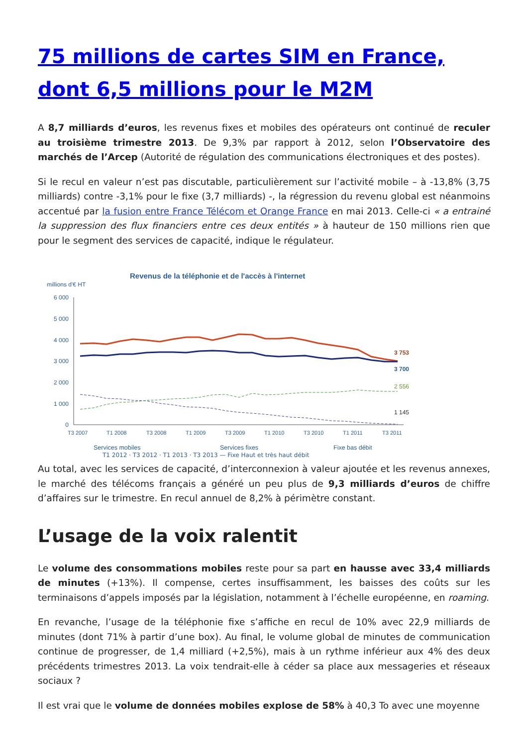75 millions de cartes SIM en France, dont 6,5 millions pour le M2M
A 8,7 milliards d’euros, les revenus fixes et mobiles des opérateurs ont continué de reculer au troisième trimestre 2013. De 9,3% par rapport à 2012, selon l’Observatoire des marchés de l’Arcep (Autorité de régulation des communications électroniques et des postes).
Si le recul en valeur n’est pas discutable, particulièrement sur l’activité mobile – à -13,8% (3,75 milliards) contre -3,1% pour le fixe (3,7 milliards) -, la régression du revenu global est néanmoins accentué par la fusion entre France Télécom et Orange France en mai 2013. Celle-ci « a entrainé la suppression des flux financiers entre ces deux entités » à hauteur de 150 millions rien que pour le segment des services de capacité, indique le régulateur.
Revenus de la téléphonie et de l'accès à l'internet
millions d'€ HT
6 000
5 000
4 000
3 000
2 000
1 000
0
3 753
3 700
2 556
1 145
T3 2007
T1 2008
T3 2008
T1 2009
T3 2009
T1 2010
T3 2010
T1 2011
T3 2011
Services mobiles
Services fixes
Fixe bas débit
T1 2012 · T3 2012 · T1 2013 · T3 2013 — Fixe Haut et très haut débit
Au total, avec les services de capacité, d’interconnexion à valeur ajoutée et les revenus annexes, le marché des télécoms français a généré un peu plus de 9,3 milliards d’euros de chiffre d’affaires sur le trimestre. En recul annuel de 8,2% à périmètre constant.
L’usage de la voix ralentit
Le volume des consommations mobiles reste pour sa part en hausse avec 33,4 milliards de minutes (+13%). Il compense, certes insuffisamment, les baisses des coûts sur les terminaisons d’appels imposés par la législation, notamment à l’échelle européenne, en roaming.
En revanche, l’usage de la téléphonie fixe s’affiche en recul de 10% avec 22,9 milliards de minutes (dont 71% à partir d’une box). Au final, le volume global de minutes de communication continue de progresser, de 1,4 milliard (+2,5%), mais à un rythme inférieur aux 4% des deux précédents trimestres 2013. La voix tendrait-elle à céder sa place aux messageries et réseaux sociaux ?
Il est vrai que le volume de données mobiles explose de 58% à 40,3 To avec une moyenne